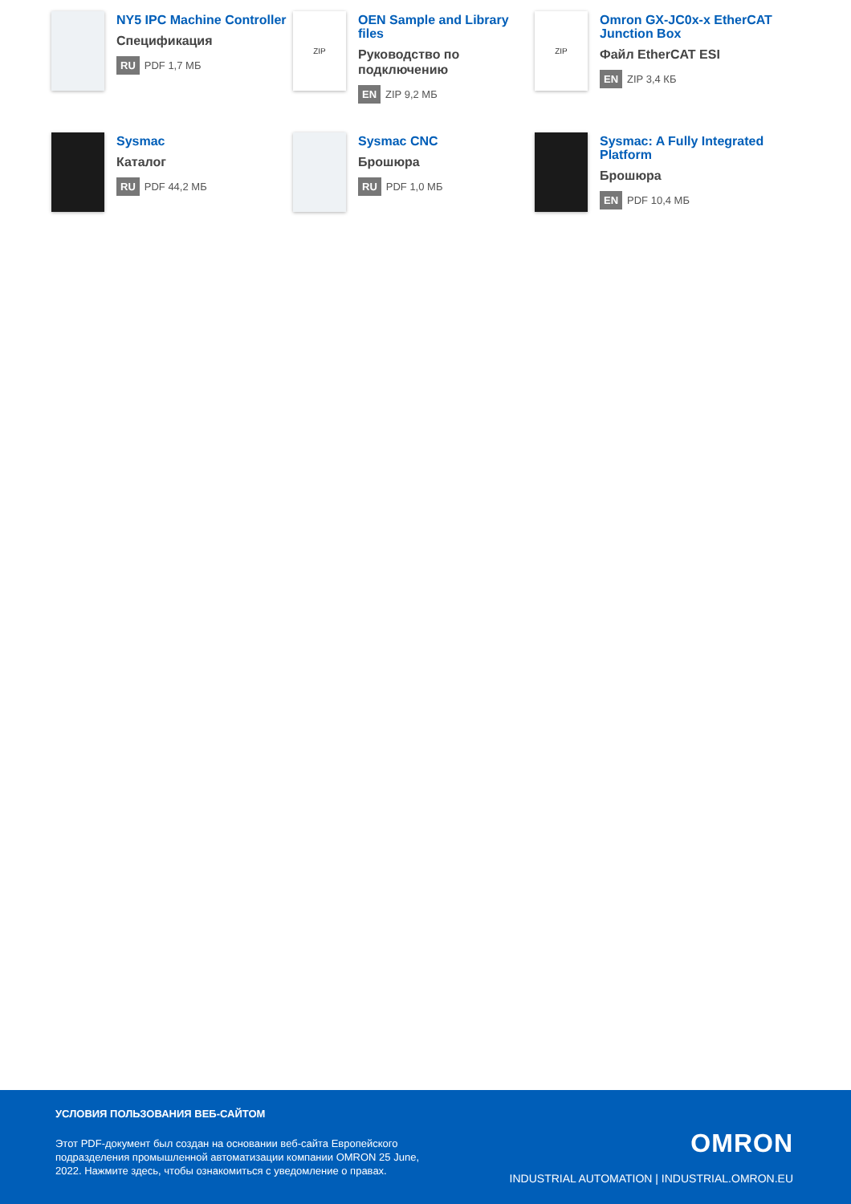NY5 IPC Machine Controller
Спецификация
RU PDF 1,7 МБ
ZIP
OEN Sample and Library files
Руководство по подключению
EN ZIP 9,2 МБ
ZIP
Omron GX-JC0x-x EtherCAT Junction Box
Файл EtherCAT ESI
EN ZIP 3,4 КБ
Sysmac
Каталог
RU PDF 44,2 МБ
Sysmac CNC
Брошюра
RU PDF 1,0 МБ
Sysmac: A Fully Integrated Platform
Брошюра
EN PDF 10,4 МБ
УСЛОВИЯ ПОЛЬЗОВАНИЯ ВЕБ-САЙТОМ
Этот PDF-документ был создан на основании веб-сайта Европейского подразделения промышленной автоматизации компании OMRON 25 June, 2022. Нажмите здесь, чтобы ознакомиться с уведомление о правах.
OMRON
INDUSTRIAL AUTOMATION | INDUSTRIAL.OMRON.EU